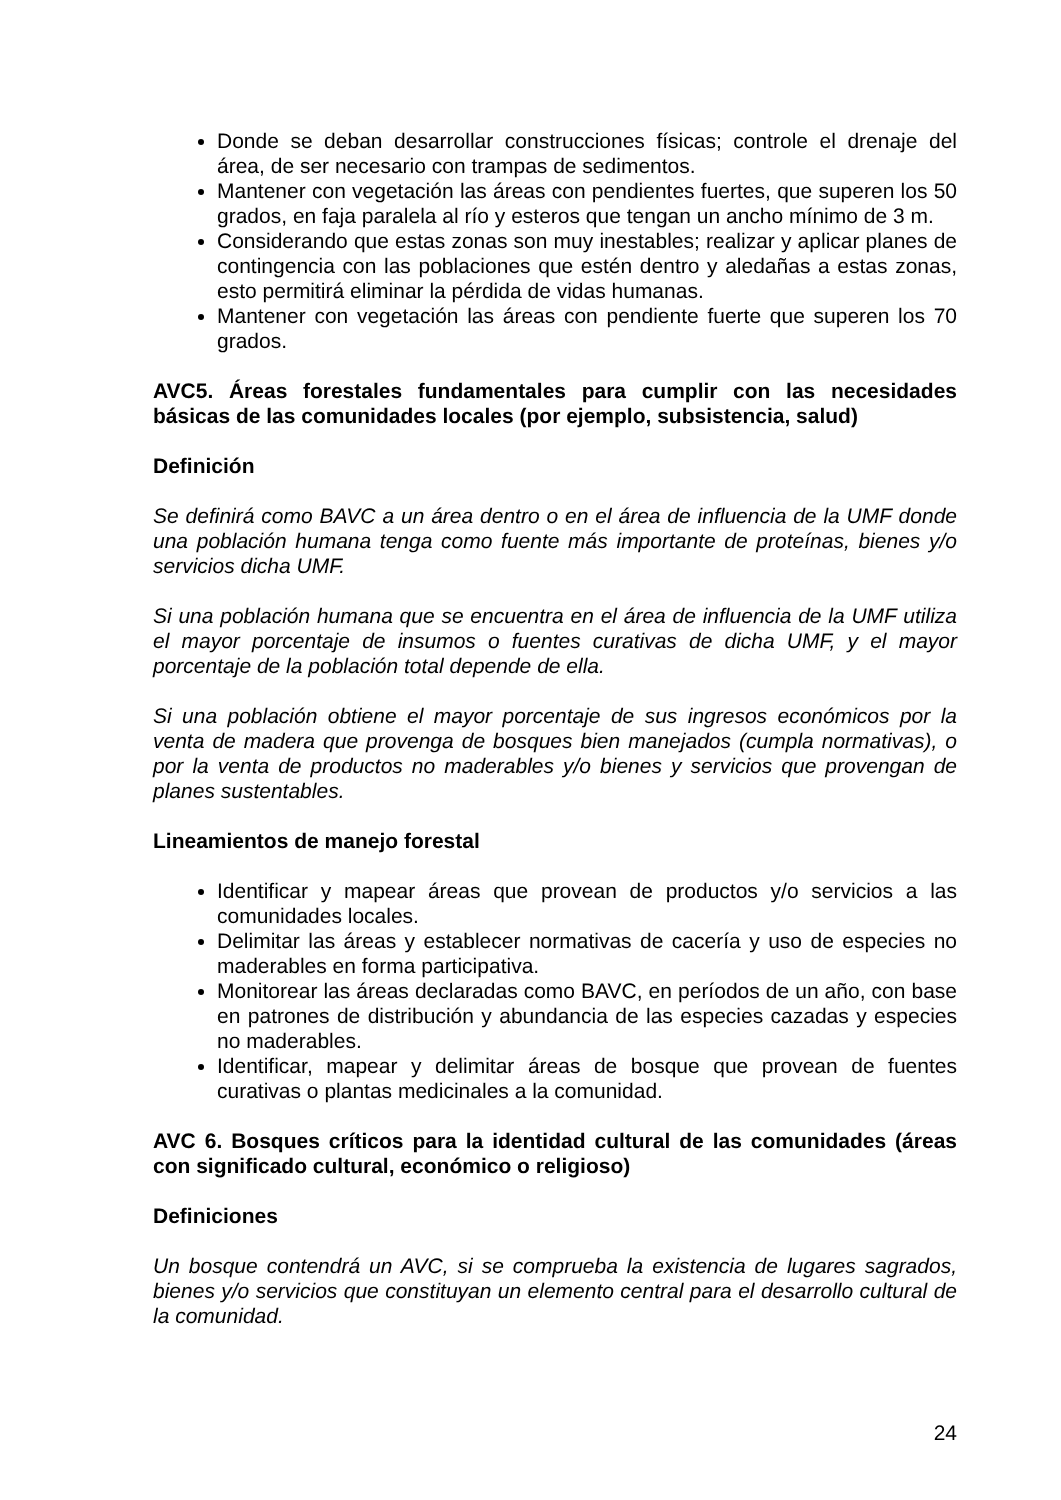Donde se deban desarrollar construcciones físicas; controle el drenaje del área, de ser necesario con trampas de sedimentos.
Mantener con vegetación las áreas con pendientes fuertes, que superen los 50 grados, en faja paralela al río y esteros que tengan un ancho mínimo de 3 m.
Considerando que estas zonas son muy inestables; realizar y aplicar planes de contingencia con las poblaciones que estén dentro y aledañas a estas zonas, esto permitirá eliminar la pérdida de vidas humanas.
Mantener con vegetación las áreas con pendiente fuerte que superen los 70 grados.
AVC5. Áreas forestales fundamentales para cumplir con las necesidades básicas de las comunidades locales (por ejemplo, subsistencia, salud)
Definición
Se definirá como BAVC a un área dentro o en el área de influencia de la UMF donde una población humana tenga como fuente más importante de proteínas, bienes y/o servicios dicha UMF.
Si una población humana que se encuentra en el área de influencia de la UMF utiliza el mayor porcentaje de insumos o fuentes curativas de dicha UMF, y el mayor porcentaje de la población total depende de ella.
Si una población obtiene el mayor porcentaje de sus ingresos económicos por la venta de madera que provenga de bosques bien manejados (cumpla normativas), o por la venta de productos no maderables y/o bienes y servicios que provengan de planes sustentables.
Lineamientos de manejo forestal
Identificar y mapear áreas que provean de productos y/o servicios a las comunidades locales.
Delimitar las áreas y establecer normativas de cacería y uso de especies no maderables en forma participativa.
Monitorear las áreas declaradas como BAVC, en períodos de un año, con base en patrones de distribución y abundancia de las especies cazadas y especies no maderables.
Identificar, mapear y delimitar áreas de bosque que provean de fuentes curativas o plantas medicinales a la comunidad.
AVC 6. Bosques críticos para la identidad cultural de las comunidades (áreas con significado cultural, económico o religioso)
Definiciones
Un bosque contendrá un AVC, si se comprueba la existencia de lugares sagrados, bienes y/o servicios que constituyan un elemento central para el desarrollo cultural de la comunidad.
24